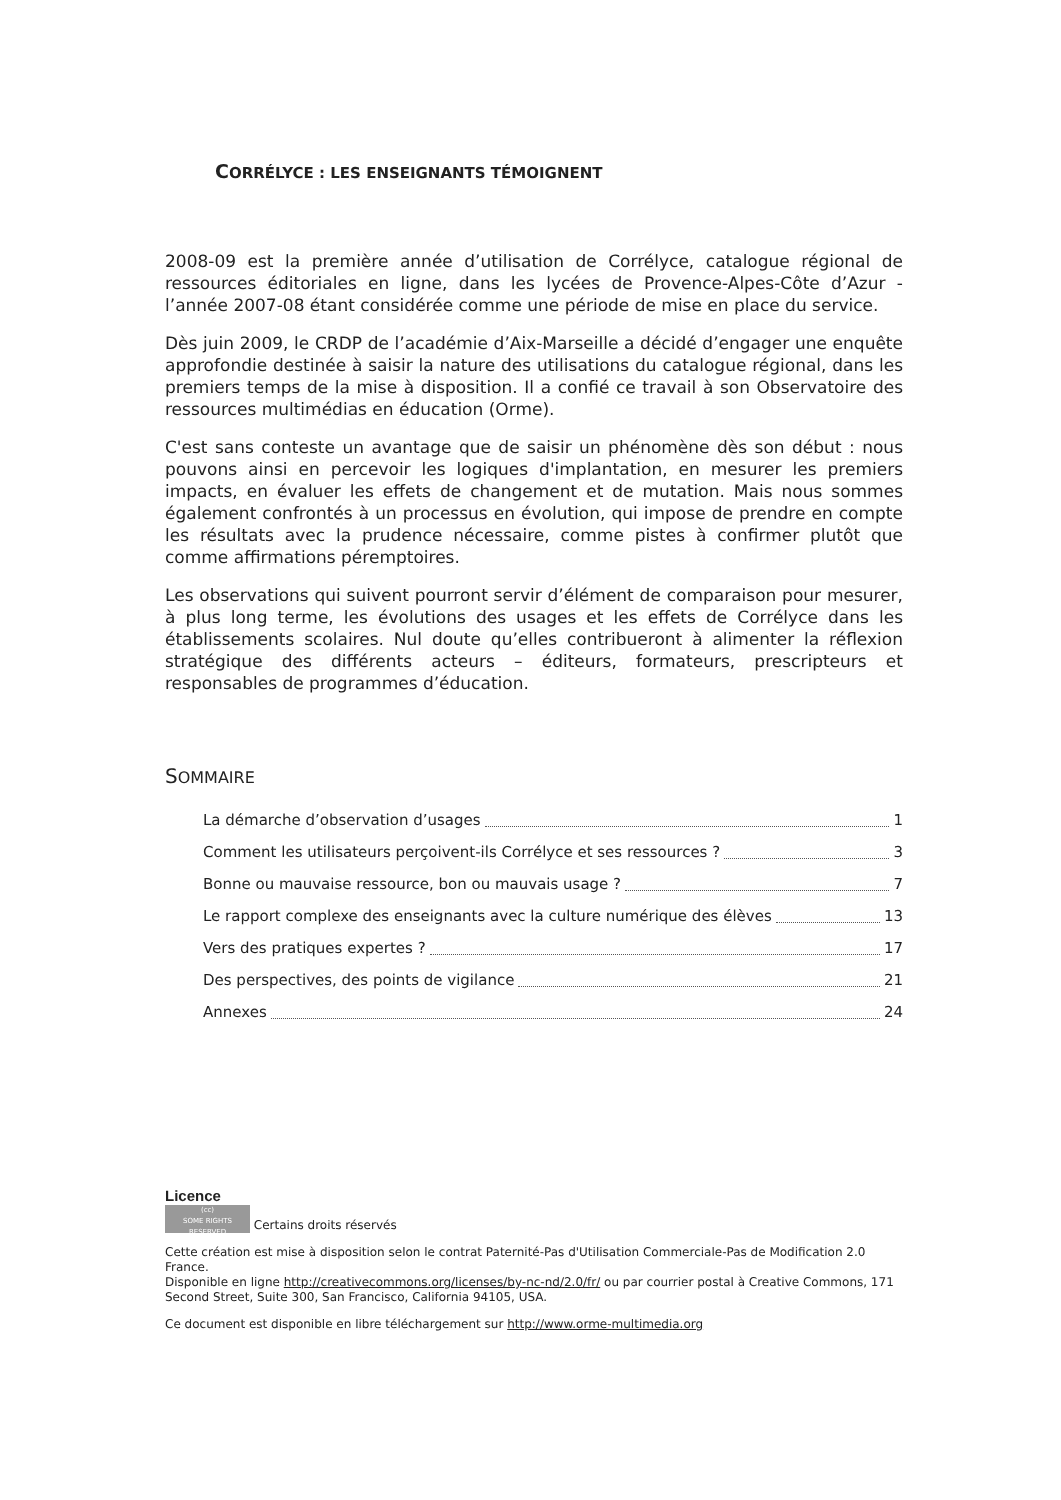CORRÉLYCE : LES ENSEIGNANTS TÉMOIGNENT
2008-09 est la première année d’utilisation de Corrélyce, catalogue régional de ressources éditoriales en ligne, dans les lycées de Provence-Alpes-Côte d’Azur - l’année 2007-08 étant considérée comme une période de mise en place du service.
Dès juin 2009, le CRDP de l’académie d’Aix-Marseille a décidé d’engager une enquête approfondie destinée à saisir la nature des utilisations du catalogue régional, dans les premiers temps de la mise à disposition. Il a confié ce travail à son Observatoire des ressources multimédias en éducation (Orme).
C'est sans conteste un avantage que de saisir un phénomène dès son début : nous pouvons ainsi en percevoir les logiques d'implantation, en mesurer les premiers impacts, en évaluer les effets de changement et de mutation. Mais nous sommes également confrontés à un processus en évolution, qui impose de prendre en compte les résultats avec la prudence nécessaire, comme pistes à confirmer plutôt que comme affirmations péremptoires.
Les observations qui suivent pourront servir d’élément de comparaison pour mesurer, à plus long terme, les évolutions des usages et les effets de Corrélyce dans les établissements scolaires. Nul doute qu’elles contribueront à alimenter la réflexion stratégique des différents acteurs – éditeurs, formateurs, prescripteurs et responsables de programmes d’éducation.
SOMMAIRE
La démarche d’observation d’usages 1
Comment les utilisateurs perçoivent-ils Corrélyce et ses ressources ? 3
Bonne ou mauvaise ressource, bon ou mauvais usage ? 7
Le rapport complexe des enseignants avec la culture numérique des élèves 13
Vers des pratiques expertes ? 17
Des perspectives, des points de vigilance 21
Annexes 24
Licence
(cc)
SOME RIGHTS RESERVED Certains droits réservés
Cette création est mise à disposition selon le contrat Paternité-Pas d'Utilisation Commerciale-Pas de Modification 2.0 France.
Disponible en ligne http://creativecommons.org/licenses/by-nc-nd/2.0/fr/ ou par courrier postal à Creative Commons, 171 Second Street, Suite 300, San Francisco, California 94105, USA.
Ce document est disponible en libre téléchargement sur http://www.orme-multimedia.org